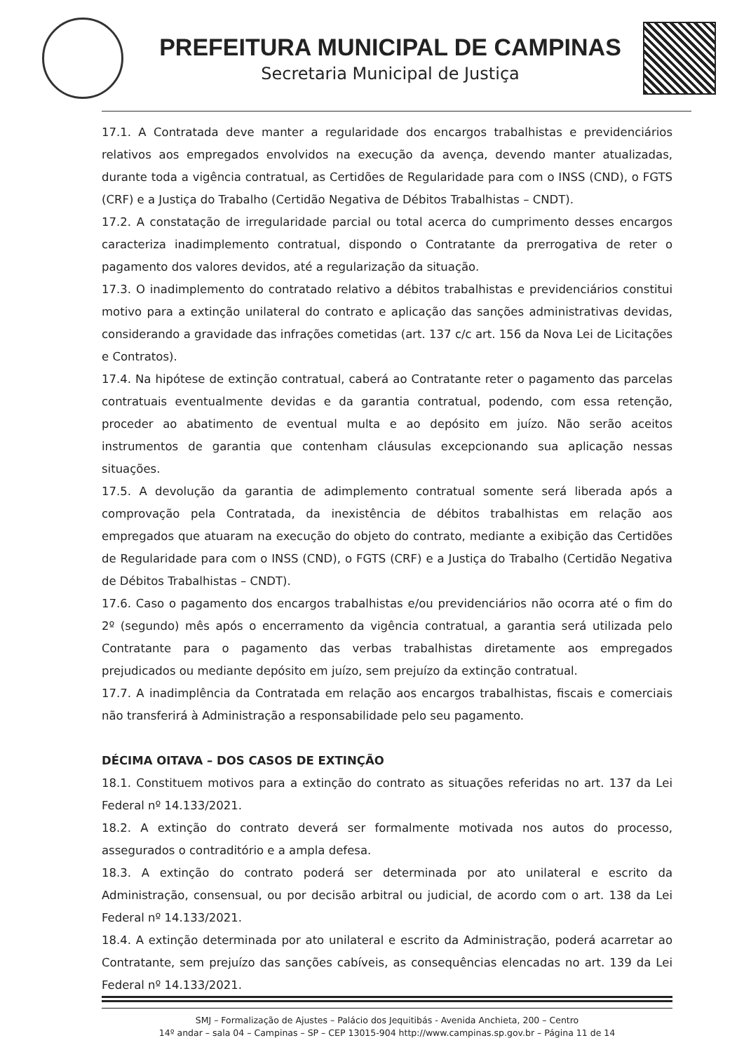PREFEITURA MUNICIPAL DE CAMPINAS
Secretaria Municipal de Justiça
17.1. A Contratada deve manter a regularidade dos encargos trabalhistas e previdenciários relativos aos empregados envolvidos na execução da avença, devendo manter atualizadas, durante toda a vigência contratual, as Certidões de Regularidade para com o INSS (CND), o FGTS (CRF) e a Justiça do Trabalho (Certidão Negativa de Débitos Trabalhistas – CNDT).
17.2. A constatação de irregularidade parcial ou total acerca do cumprimento desses encargos caracteriza inadimplemento contratual, dispondo o Contratante da prerrogativa de reter o pagamento dos valores devidos, até a regularização da situação.
17.3. O inadimplemento do contratado relativo a débitos trabalhistas e previdenciários constitui motivo para a extinção unilateral do contrato e aplicação das sanções administrativas devidas, considerando a gravidade das infrações cometidas (art. 137 c/c art. 156 da Nova Lei de Licitações e Contratos).
17.4. Na hipótese de extinção contratual, caberá ao Contratante reter o pagamento das parcelas contratuais eventualmente devidas e da garantia contratual, podendo, com essa retenção, proceder ao abatimento de eventual multa e ao depósito em juízo. Não serão aceitos instrumentos de garantia que contenham cláusulas excepcionando sua aplicação nessas situações.
17.5. A devolução da garantia de adimplemento contratual somente será liberada após a comprovação pela Contratada, da inexistência de débitos trabalhistas em relação aos empregados que atuaram na execução do objeto do contrato, mediante a exibição das Certidões de Regularidade para com o INSS (CND), o FGTS (CRF) e a Justiça do Trabalho (Certidão Negativa de Débitos Trabalhistas – CNDT).
17.6. Caso o pagamento dos encargos trabalhistas e/ou previdenciários não ocorra até o fim do 2º (segundo) mês após o encerramento da vigência contratual, a garantia será utilizada pelo Contratante para o pagamento das verbas trabalhistas diretamente aos empregados prejudicados ou mediante depósito em juízo, sem prejuízo da extinção contratual.
17.7. A inadimplência da Contratada em relação aos encargos trabalhistas, fiscais e comerciais não transferirá à Administração a responsabilidade pelo seu pagamento.
DÉCIMA OITAVA – DOS CASOS DE EXTINÇÃO
18.1. Constituem motivos para a extinção do contrato as situações referidas no art. 137 da Lei Federal nº 14.133/2021.
18.2. A extinção do contrato deverá ser formalmente motivada nos autos do processo, assegurados o contraditório e a ampla defesa.
18.3. A extinção do contrato poderá ser determinada por ato unilateral e escrito da Administração, consensual, ou por decisão arbitral ou judicial, de acordo com o art. 138 da Lei Federal nº 14.133/2021.
18.4. A extinção determinada por ato unilateral e escrito da Administração, poderá acarretar ao Contratante, sem prejuízo das sanções cabíveis, as consequências elencadas no art. 139 da Lei Federal nº 14.133/2021.
SMJ – Formalização de Ajustes – Palácio dos Jequitibás - Avenida Anchieta, 200 – Centro
14º andar – sala 04 – Campinas – SP – CEP 13015-904 http://www.campinas.sp.gov.br – Página 11 de 14